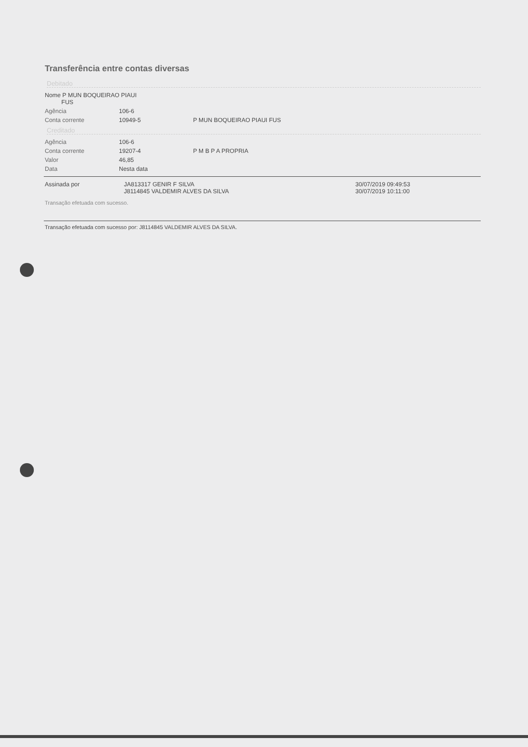Transferência entre contas diversas
Debitado
| Nome P MUN BOQUEIRAO PIAUI FUS | | |
| Agência | 106-6 | |
| Conta corrente | 10949-5 | P MUN BOQUEIRAO PIAUI FUS |
Creditado
| Agência | 106-6 | |
| Conta corrente | 19207-4 | P M B P A PROPRIA |
| Valor | 46,85 | |
| Data | Nesta data | |
| Assinada por | JA813317 GENIR F SILVA J8114845 VALDEMIR ALVES DA SILVA | 30/07/2019 09:49:53 30/07/2019 10:11:00 |
Transação efetuada com sucesso.
Transação efetuada com sucesso por: J8114845 VALDEMIR ALVES DA SILVA.